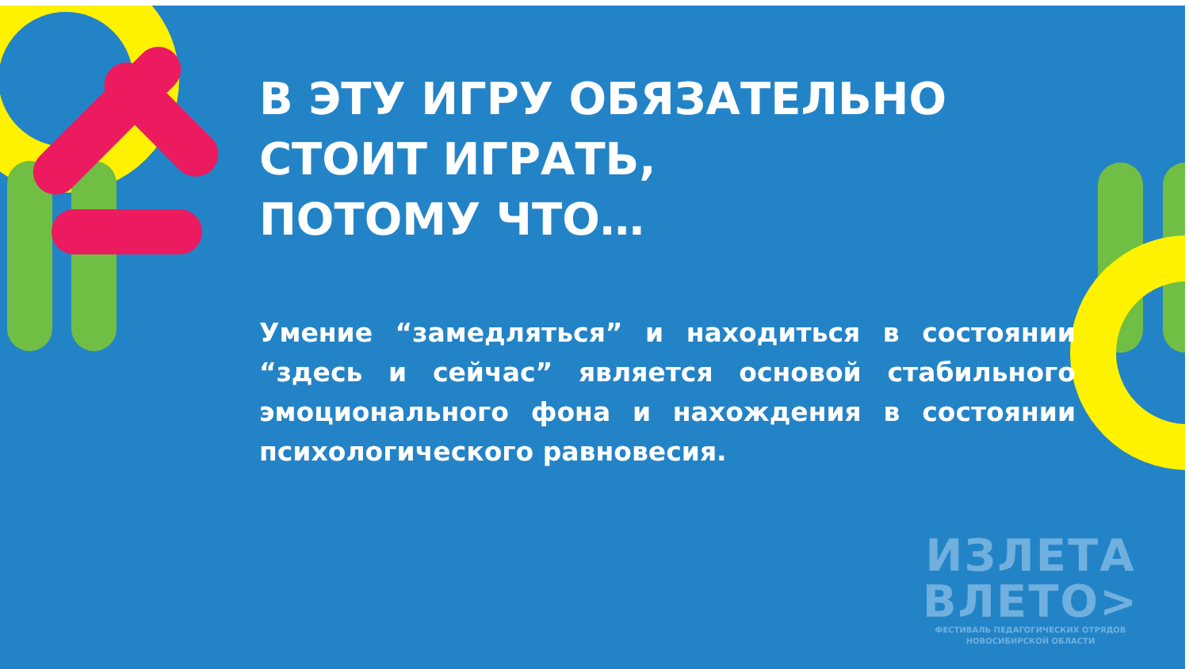В ЭТУ ИГРУ ОБЯЗАТЕЛЬНО СТОИТ ИГРАТЬ,
ПОТОМУ ЧТО…
Умение “замедляться” и находиться в состоянии “здесь и сейчас” является основой стабильного эмоционального фона и нахождения в состоянии психологического равновесия.
ИЗЛЕТА
ВЛЕТО>
ФЕСТИВАЛЬ ПЕДАГОГИЧЕСКИХ ОТРЯДОВ
НОВОСИБИРСКОЙ ОБЛАСТИ